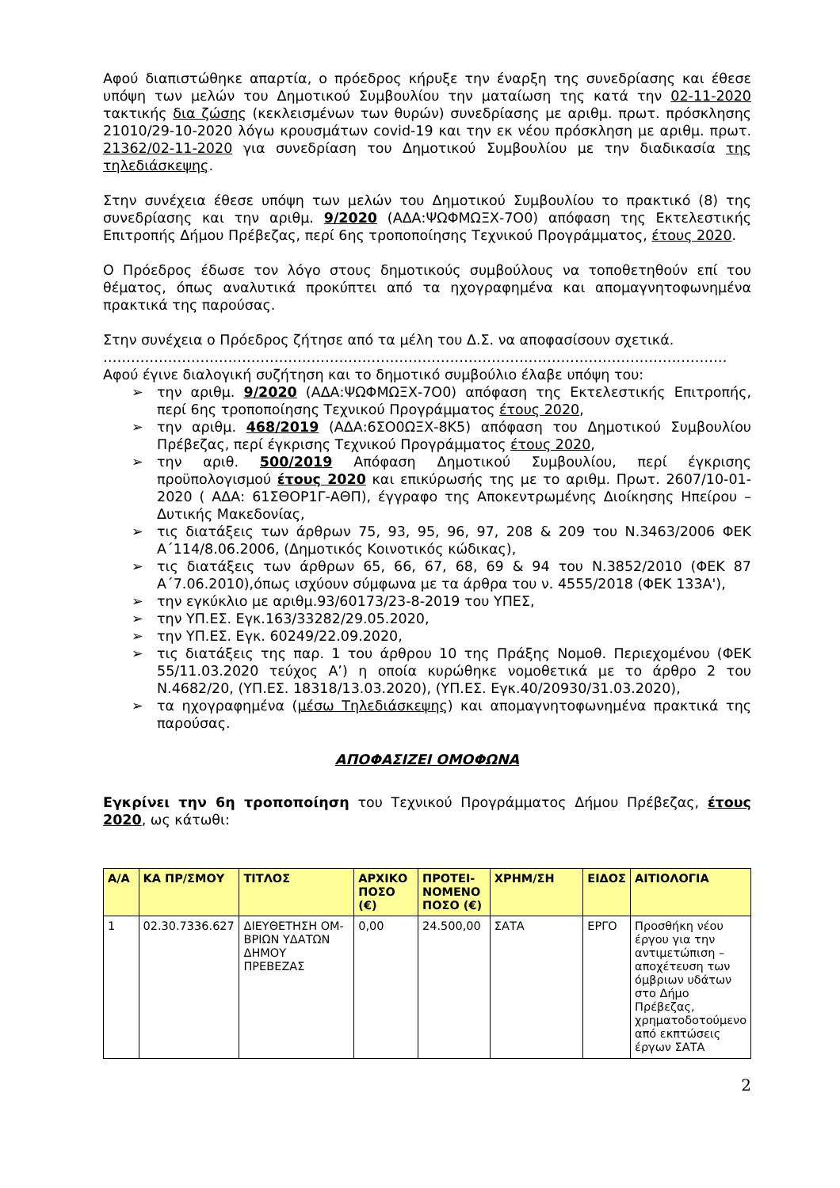Αφού διαπιστώθηκε απαρτία, ο πρόεδρος κήρυξε την έναρξη της συνεδρίασης και έθεσε υπόψη των μελών του Δημοτικού Συμβουλίου την ματαίωση της κατά την 02-11-2020 τακτικής δια ζώσης (κεκλεισμένων των θυρών) συνεδρίασης με αριθμ. πρωτ. πρόσκλησης 21010/29-10-2020 λόγω κρουσμάτων covid-19 και την εκ νέου πρόσκληση με αριθμ. πρωτ. 21362/02-11-2020 για συνεδρίαση του Δημοτικού Συμβουλίου με την διαδικασία της τηλεδιάσκεψης.
Στην συνέχεια έθεσε υπόψη των μελών του Δημοτικού Συμβουλίου το πρακτικό (8) της συνεδρίασης και την αριθμ. 9/2020 (ΑΔΑ:ΨΩΦΜΩΞΧ-7Ο0) απόφαση της Εκτελεστικής Επιτροπής Δήμου Πρέβεζας, περί 6ης τροποποίησης Τεχνικού Προγράμματος, έτους 2020.
Ο Πρόεδρος έδωσε τον λόγο στους δημοτικούς συμβούλους να τοποθετηθούν επί του θέματος, όπως αναλυτικά προκύπτει από τα ηχογραφημένα και απομαγνητοφωνημένα πρακτικά της παρούσας.
Στην συνέχεια ο Πρόεδρος ζήτησε από τα μέλη του Δ.Σ. να αποφασίσουν σχετικά.
………………………………………………………………………………………………………………………
Αφού έγινε διαλογική συζήτηση και το δημοτικό συμβούλιο έλαβε υπόψη του:
➢ την αριθμ. 9/2020 (ΑΔΑ:ΨΩΦΜΩΞΧ-7Ο0) απόφαση της Εκτελεστικής Επιτροπής, περί 6ης τροποποίησης Τεχνικού Προγράμματος έτους 2020,
➢ την αριθμ. 468/2019 (ΑΔΑ:6ΣΟ0ΩΞΧ-8Κ5) απόφαση του Δημοτικού Συμβουλίου Πρέβεζας, περί έγκρισης Τεχνικού Προγράμματος έτους 2020,
➢ την αριθ. 500/2019 Απόφαση Δημοτικού Συμβουλίου, περί έγκρισης προϋπολογισμού έτους 2020 και επικύρωσής της με το αριθμ. Πρωτ. 2607/10-01-2020 ( ΑΔΑ: 61ΣΘΟΡ1Γ-ΑΘΠ), έγγραφο της Αποκεντρωμένης Διοίκησης Ηπείρου – Δυτικής Μακεδονίας,
➢ τις διατάξεις των άρθρων 75, 93, 95, 96, 97, 208 & 209 του Ν.3463/2006 ΦΕΚ Α΄114/8.06.2006, (Δημοτικός Κοινοτικός κώδικας),
➢ τις διατάξεις των άρθρων 65, 66, 67, 68, 69 & 94 του Ν.3852/2010 (ΦΕΚ 87 Α΄7.06.2010),όπως ισχύουν σύμφωνα με τα άρθρα του ν. 4555/2018 (ΦΕΚ 133Α'),
➢ την εγκύκλιο με αριθμ.93/60173/23-8-2019 του ΥΠΕΣ,
➢ την ΥΠ.ΕΣ. Εγκ.163/33282/29.05.2020,
➢ την ΥΠ.ΕΣ. Εγκ. 60249/22.09.2020,
➢ τις διατάξεις της παρ. 1 του άρθρου 10 της Πράξης Νομοθ. Περιεχομένου (ΦΕΚ 55/11.03.2020 τεύχος Α’) η οποία κυρώθηκε νομοθετικά με το άρθρο 2 του Ν.4682/20, (ΥΠ.ΕΣ. 18318/13.03.2020), (ΥΠ.ΕΣ. Εγκ.40/20930/31.03.2020),
➢ τα ηχογραφημένα (μέσω Τηλεδιάσκεψης) και απομαγνητοφωνημένα πρακτικά της παρούσας.
ΑΠΟΦΑΣΙΖΕΙ ΟΜΟΦΩΝΑ
Εγκρίνει την 6η τροποποίηση του Τεχνικού Προγράμματος Δήμου Πρέβεζας, έτους 2020, ως κάτωθι:
| Α/Α | ΚΑ ΠΡ/ΣΜΟΥ | ΤΙΤΛΟΣ | ΑΡΧΙΚΟ ΠΟΣΟ (€) | ΠΡΟΤΕΙ-ΝΟΜΕΝΟ ΠΟΣΟ (€) | ΧΡΗΜ/ΣΗ | ΕΙΔΟΣ | ΑΙΤΙΟΛΟΓΙΑ |
| --- | --- | --- | --- | --- | --- | --- | --- |
| 1 | 02.30.7336.627 | ΔΙΕΥΘΕΤΗΣΗ ΟΜ-ΒΡΙΩΝ ΥΔΑΤΩΝ ΔΗΜΟΥ ΠΡΕΒΕΖΑΣ | 0,00 | 24.500,00 | ΣΑΤΑ | ΕΡΓΟ | Προσθήκη νέου έργου για την αντιμετώπιση – αποχέτευση των όμβριων υδάτων στο Δήμο Πρέβεζας, χρηματοδοτούμενο από εκπτώσεις έργων ΣΑΤΑ |
2